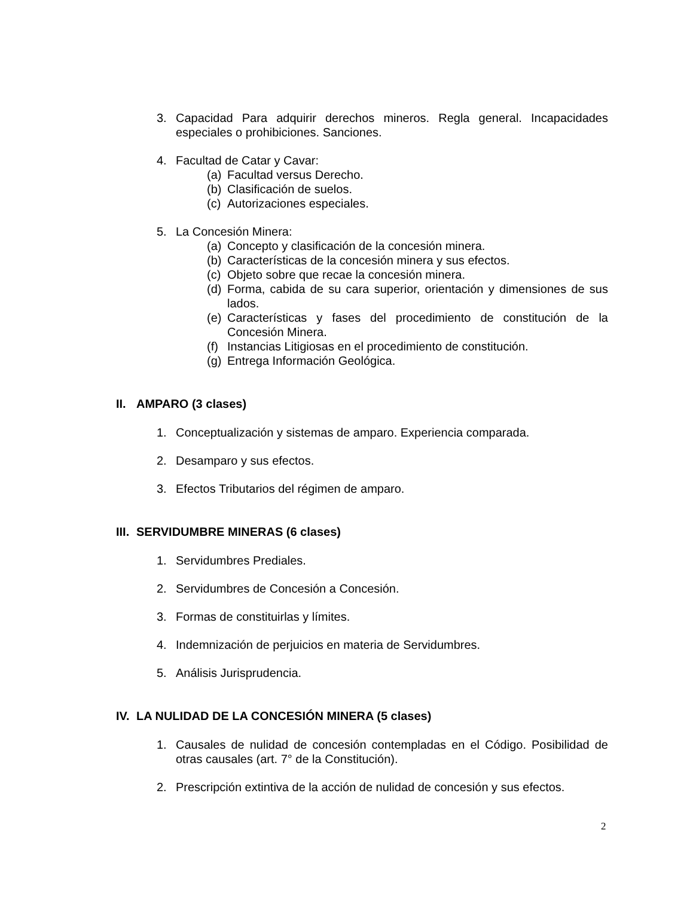3. Capacidad Para adquirir derechos mineros. Regla general. Incapacidades especiales o prohibiciones. Sanciones.
4. Facultad de Catar y Cavar:
(a) Facultad versus Derecho.
(b) Clasificación de suelos.
(c) Autorizaciones especiales.
5. La Concesión Minera:
(a) Concepto y clasificación de la concesión minera.
(b) Características de la concesión minera y sus efectos.
(c) Objeto sobre que recae la concesión minera.
(d) Forma, cabida de su cara superior, orientación y dimensiones de sus lados.
(e) Características y fases del procedimiento de constitución de la Concesión Minera.
(f) Instancias Litigiosas en el procedimiento de constitución.
(g) Entrega Información Geológica.
II. AMPARO (3 clases)
1. Conceptualización y sistemas de amparo. Experiencia comparada.
2. Desamparo y sus efectos.
3. Efectos Tributarios del régimen de amparo.
III. SERVIDUMBRE MINERAS (6 clases)
1. Servidumbres Prediales.
2. Servidumbres de Concesión a Concesión.
3. Formas de constituirlas y límites.
4. Indemnización de perjuicios en materia de Servidumbres.
5. Análisis Jurisprudencia.
IV. LA NULIDAD DE LA CONCESIÓN MINERA (5 clases)
1. Causales de nulidad de concesión contempladas en el Código. Posibilidad de otras causales (art. 7° de la Constitución).
2. Prescripción extintiva de la acción de nulidad de concesión y sus efectos.
2